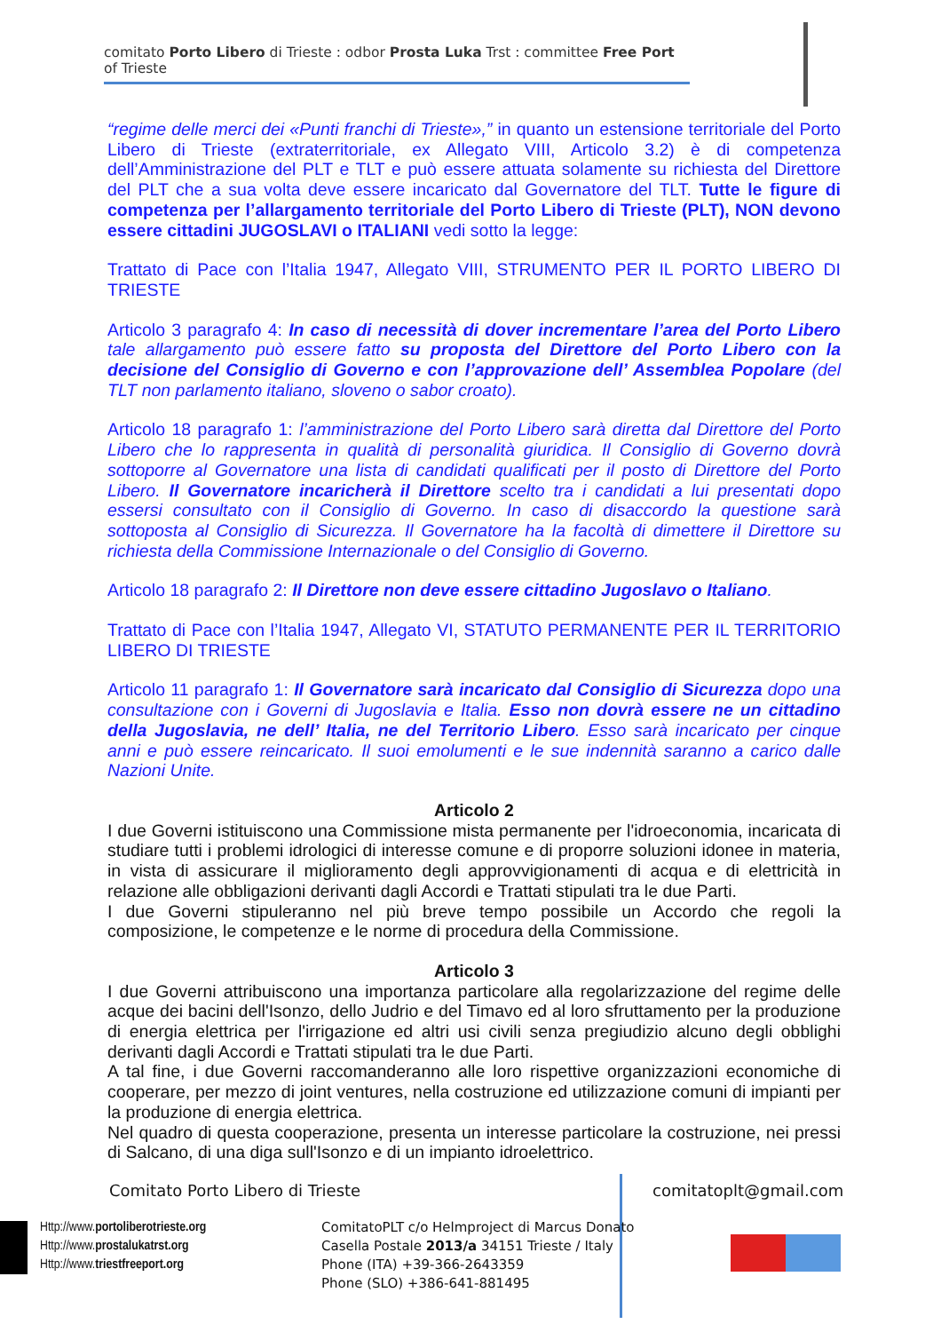comitato Porto Libero di Trieste : odbor Prosta Luka Trst : committee Free Port of Trieste
“regime delle merci dei «Punti franchi di Trieste»,” in quanto un estensione territoriale del Porto Libero di Trieste (extraterritoriale, ex Allegato VIII, Articolo 3.2) è di competenza dell’Amministrazione del PLT e TLT e può essere attuata solamente su richiesta del Direttore del PLT che a sua volta deve essere incaricato dal Governatore del TLT. Tutte le figure di competenza per l’allargamento territoriale del Porto Libero di Trieste (PLT), NON devono essere cittadini JUGOSLAVI o ITALIANI vedi sotto la legge:
Trattato di Pace con l’Italia 1947, Allegato VIII, STRUMENTO PER IL PORTO LIBERO DI TRIESTE
Articolo 3 paragrafo 4: In caso di necessità di dover incrementare l’area del Porto Libero tale allargamento può essere fatto su proposta del Direttore del Porto Libero con la decisione del Consiglio di Governo e con l’approvazione dell’ Assemblea Popolare (del TLT non parlamento italiano, sloveno o sabor croato).
Articolo 18 paragrafo 1: l’amministrazione del Porto Libero sarà diretta dal Direttore del Porto Libero che lo rappresenta in qualità di personalità giuridica. Il Consiglio di Governo dovrà sottoporre al Governatore una lista di candidati qualificati per il posto di Direttore del Porto Libero. Il Governatore incaricherà il Direttore scelto tra i candidati a lui presentati dopo essersi consultato con il Consiglio di Governo. In caso di disaccordo la questione sarà sottoposta al Consiglio di Sicurezza. Il Governatore ha la facoltà di dimettere il Direttore su richiesta della Commissione Internazionale o del Consiglio di Governo.
Articolo 18 paragrafo 2: Il Direttore non deve essere cittadino Jugoslavo o Italiano.
Trattato di Pace con l’Italia 1947, Allegato VI, STATUTO PERMANENTE PER IL TERRITORIO LIBERO DI TRIESTE
Articolo 11 paragrafo 1: Il Governatore sarà incaricato dal Consiglio di Sicurezza dopo una consultazione con i Governi di Jugoslavia e Italia. Esso non dovrà essere ne un cittadino della Jugoslavia, ne dell’ Italia, ne del Territorio Libero. Esso sarà incaricato per cinque anni e può essere reincaricato. Il suoi emolumenti e le sue indennità saranno a carico dalle Nazioni Unite.
Articolo 2
I due Governi istituiscono una Commissione mista permanente per l'idroeconomia, incaricata di studiare tutti i problemi idrologici di interesse comune e di proporre soluzioni idonee in materia, in vista di assicurare il miglioramento degli approvvigionamenti di acqua e di elettricità in relazione alle obbligazioni derivanti dagli Accordi e Trattati stipulati tra le due Parti.
I due Governi stipuleranno nel più breve tempo possibile un Accordo che regoli la composizione, le competenze e le norme di procedura della Commissione.
Articolo 3
I due Governi attribuiscono una importanza particolare alla regolarizzazione del regime delle acque dei bacini dell'Isonzo, dello Judrio e del Timavo ed al loro sfruttamento per la produzione di energia elettrica per l'irrigazione ed altri usi civili senza pregiudizio alcuno degli obblighi derivanti dagli Accordi e Trattati stipulati tra le due Parti.
A tal fine, i due Governi raccomanderanno alle loro rispettive organizzazioni economiche di cooperare, per mezzo di joint ventures, nella costruzione ed utilizzazione comuni di impianti per la produzione di energia elettrica.
Nel quadro di questa cooperazione, presenta un interesse particolare la costruzione, nei pressi di Salcano, di una diga sull'Isonzo e di un impianto idroelettrico.
Comitato Porto Libero di Trieste
comitatoplt@gmail.com
Http://www.portoliberotrieste.org
Http://www.prostalukatrst.org
Http://www.triestfreeport.org
ComitatoPLT c/o Helmproject di Marcus Donato
Casella Postale 2013/a 34151 Trieste / Italy
Phone (ITA) +39-366-2643359
Phone (SLO) +386-641-881495